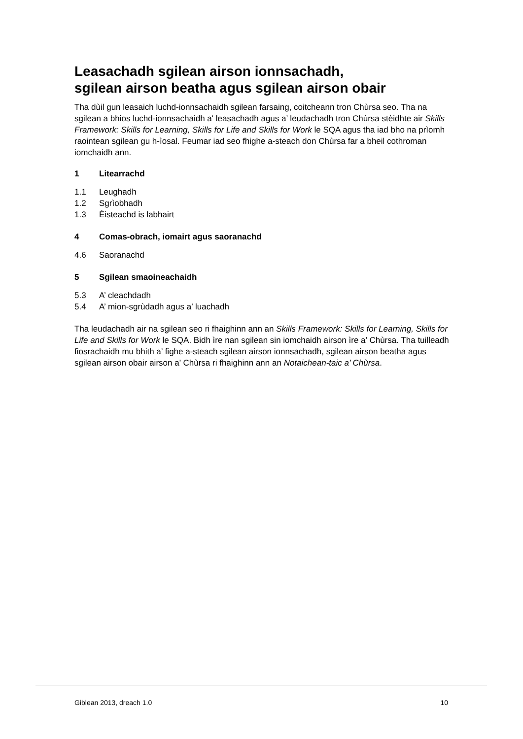Leasachadh sgilean airson ionnsachadh,
sgilean airson beatha agus sgilean airson obair
Tha dùil gun leasaich luchd-ionnsachaidh sgilean farsaing, coitcheann tron Chùrsa seo. Tha na sgilean a bhios luchd-ionnsachaidh a' leasachadh agus a’ leudachadh tron Chùrsa stèidhte air Skills Framework: Skills for Learning, Skills for Life and Skills for Work le SQA agus tha iad bho na prìomh raointean sgilean gu h-ìosal. Feumar iad seo fhighe a-steach don Chùrsa far a bheil cothroman iomchaidh ann.
1 Litearrachd
1.1 Leughadh
1.2 Sgrìobhadh
1.3 Èisteachd is labhairt
4 Comas-obrach, iomairt agus saoranachd
4.6 Saoranachd
5 Sgilean smaoineachaidh
5.3 A’ cleachdadh
5.4 A’ mion-sgrùdadh agus a’ luachadh
Tha leudachadh air na sgilean seo ri fhaighinn ann an Skills Framework: Skills for Learning, Skills for Life and Skills for Work le SQA. Bidh ìre nan sgilean sin iomchaidh airson ìre a’ Chùrsa. Tha tuilleadh fiosrachaidh mu bhith a’ fighe a-steach sgilean airson ionnsachadh, sgilean airson beatha agus sgilean airson obair airson a’ Chùrsa ri fhaighinn ann an Notaichean-taic a’ Chùrsa.
Giblean 2013, dreach 1.0 10